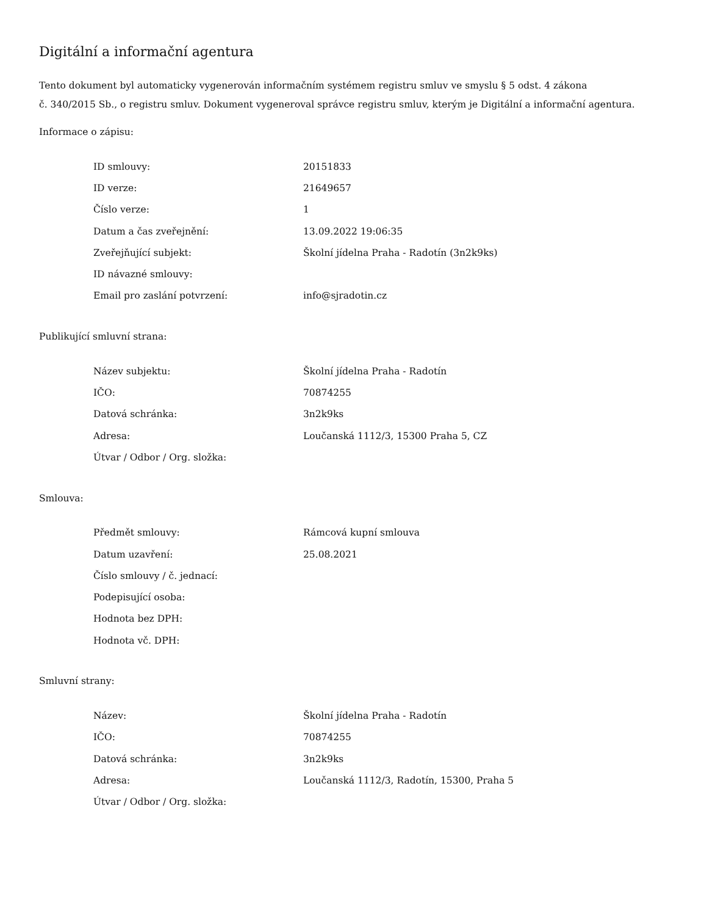Digitální a informační agentura
Tento dokument byl automaticky vygenerován informačním systémem registru smluv ve smyslu § 5 odst. 4 zákona
č. 340/2015 Sb., o registru smluv. Dokument vygeneroval správce registru smluv, kterým je Digitální a informační agentura.
Informace o zápisu:
| ID smlouvy: | 20151833 |
| ID verze: | 21649657 |
| Číslo verze: | 1 |
| Datum a čas zveřejnění: | 13.09.2022 19:06:35 |
| Zveřejňující subjekt: | Školní jídelna Praha - Radotín (3n2k9ks) |
| ID návazné smlouvy: | |
| Email pro zaslání potvrzení: | info@sjradotin.cz |
Publikující smluvní strana:
| Název subjektu: | Školní jídelna Praha - Radotín |
| IČO: | 70874255 |
| Datová schránka: | 3n2k9ks |
| Adresa: | Loučanská 1112/3, 15300 Praha 5, CZ |
| Útvar / Odbor / Org. složka: | |
Smlouva:
| Předmět smlouvy: | Rámcová kupní smlouva |
| Datum uzavření: | 25.08.2021 |
| Číslo smlouvy / č. jednací: | |
| Podepisující osoba: | |
| Hodnota bez DPH: | |
| Hodnota vč. DPH: | |
Smluvní strany:
| Název: | Školní jídelna Praha - Radotín |
| IČO: | 70874255 |
| Datová schránka: | 3n2k9ks |
| Adresa: | Loučanská 1112/3, Radotín, 15300, Praha 5 |
| Útvar / Odbor / Org. složka: | |